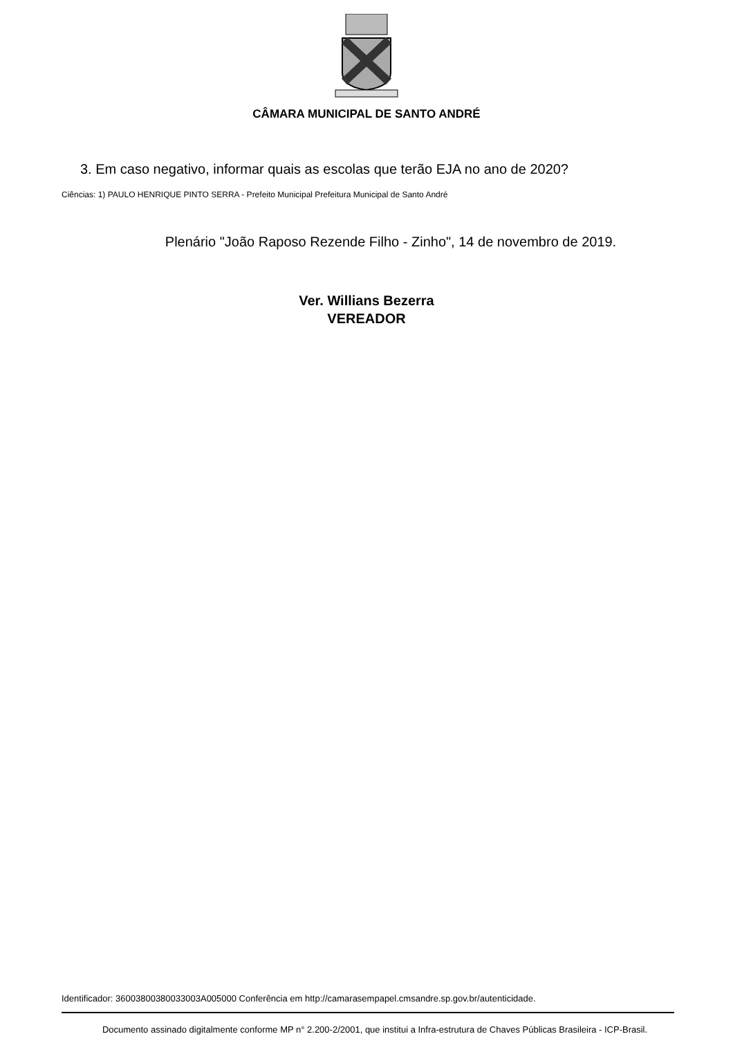CÂMARA MUNICIPAL DE SANTO ANDRÉ
3. Em caso negativo, informar quais as escolas que terão EJA no ano de 2020?
Ciências: 1) PAULO HENRIQUE PINTO SERRA - Prefeito Municipal Prefeitura Municipal de Santo André
Plenário "João Raposo Rezende Filho - Zinho", 14 de novembro de 2019.
Ver. Willians Bezerra
VEREADOR
Identificador: 36003800380033003A005000 Conferência em http://camarasempapel.cmsandre.sp.gov.br/autenticidade.
Documento assinado digitalmente conforme MP n° 2.200-2/2001, que institui a Infra-estrutura de Chaves Públicas Brasileira - ICP-Brasil.